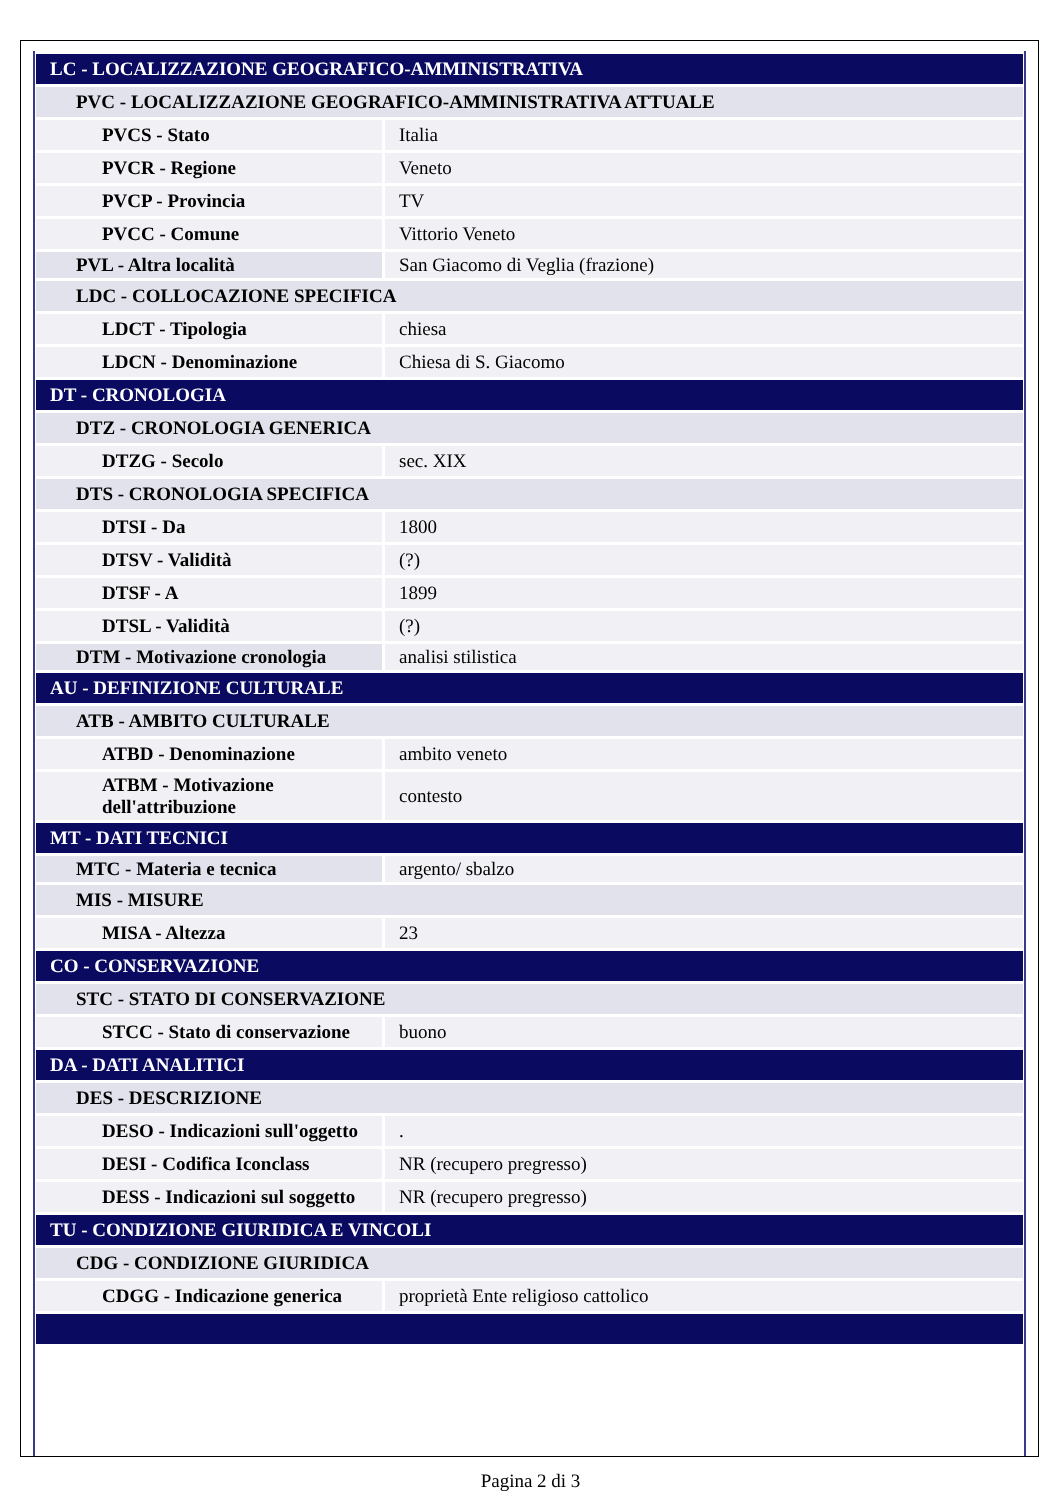| LC - LOCALIZZAZIONE GEOGRAFICO-AMMINISTRATIVA | |
| PVC - LOCALIZZAZIONE GEOGRAFICO-AMMINISTRATIVA ATTUALE | |
| PVCS - Stato | Italia |
| PVCR - Regione | Veneto |
| PVCP - Provincia | TV |
| PVCC - Comune | Vittorio Veneto |
| PVL - Altra località | San Giacomo di Veglia (frazione) |
| LDC - COLLOCAZIONE SPECIFICA | |
| LDCT - Tipologia | chiesa |
| LDCN - Denominazione | Chiesa di S. Giacomo |
| DT - CRONOLOGIA | |
| DTZ - CRONOLOGIA GENERICA | |
| DTZG - Secolo | sec. XIX |
| DTS - CRONOLOGIA SPECIFICA | |
| DTSI - Da | 1800 |
| DTSV - Validità | (?) |
| DTSF - A | 1899 |
| DTSL - Validità | (?) |
| DTM - Motivazione cronologia | analisi stilistica |
| AU - DEFINIZIONE CULTURALE | |
| ATB - AMBITO CULTURALE | |
| ATBD - Denominazione | ambito veneto |
| ATBM - Motivazione dell'attribuzione | contesto |
| MT - DATI TECNICI | |
| MTC - Materia e tecnica | argento/ sbalzo |
| MIS - MISURE | |
| MISA - Altezza | 23 |
| CO - CONSERVAZIONE | |
| STC - STATO DI CONSERVAZIONE | |
| STCC - Stato di conservazione | buono |
| DA - DATI ANALITICI | |
| DES - DESCRIZIONE | |
| DESO - Indicazioni sull'oggetto | . |
| DESI - Codifica Iconclass | NR (recupero pregresso) |
| DESS - Indicazioni sul soggetto | NR (recupero pregresso) |
| TU - CONDIZIONE GIURIDICA E VINCOLI | |
| CDG - CONDIZIONE GIURIDICA | |
| CDGG - Indicazione generica | proprietà Ente religioso cattolico |
Pagina 2 di 3